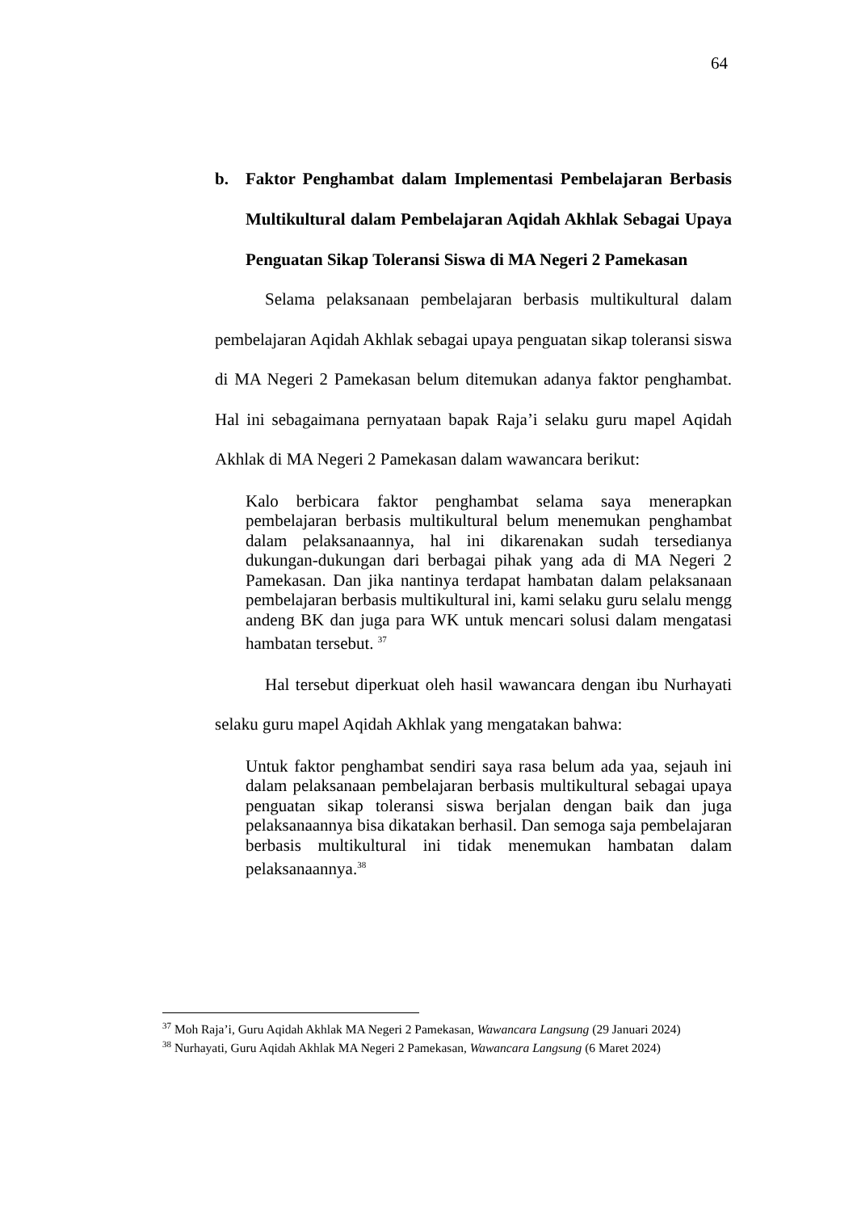64
b. Faktor Penghambat dalam Implementasi Pembelajaran Berbasis Multikultural dalam Pembelajaran Aqidah Akhlak Sebagai Upaya Penguatan Sikap Toleransi Siswa di MA Negeri 2 Pamekasan
Selama pelaksanaan pembelajaran berbasis multikultural dalam pembelajaran Aqidah Akhlak sebagai upaya penguatan sikap toleransi siswa di MA Negeri 2 Pamekasan belum ditemukan adanya faktor penghambat. Hal ini sebagaimana pernyataan bapak Raja’i selaku guru mapel Aqidah Akhlak di MA Negeri 2 Pamekasan dalam wawancara berikut:
Kalo berbicara faktor penghambat selama saya menerapkan pembelajaran berbasis multikultural belum menemukan penghambat dalam pelaksanaannya, hal ini dikarenakan sudah tersedianya dukungan-dukungan dari berbagai pihak yang ada di MA Negeri 2 Pamekasan. Dan jika nantinya terdapat hambatan dalam pelaksanaan pembelajaran berbasis multikultural ini, kami selaku guru selalu mengg andeng BK dan juga para WK untuk mencari solusi dalam mengatasi hambatan tersebut. <sup>37</sup>
Hal tersebut diperkuat oleh hasil wawancara dengan ibu Nurhayati selaku guru mapel Aqidah Akhlak yang mengatakan bahwa:
Untuk faktor penghambat sendiri saya rasa belum ada yaa, sejauh ini dalam pelaksanaan pembelajaran berbasis multikultural sebagai upaya penguatan sikap toleransi siswa berjalan dengan baik dan juga pelaksanaannya bisa dikatakan berhasil. Dan semoga saja pembelajaran berbasis multikultural ini tidak menemukan hambatan dalam pelaksanaannya.<sup>38</sup>
<sup>37</sup> Moh Raja’i, Guru Aqidah Akhlak MA Negeri 2 Pamekasan, Wawancara Langsung (29 Januari 2024)
<sup>38</sup> Nurhayati, Guru Aqidah Akhlak MA Negeri 2 Pamekasan, Wawancara Langsung (6 Maret 2024)